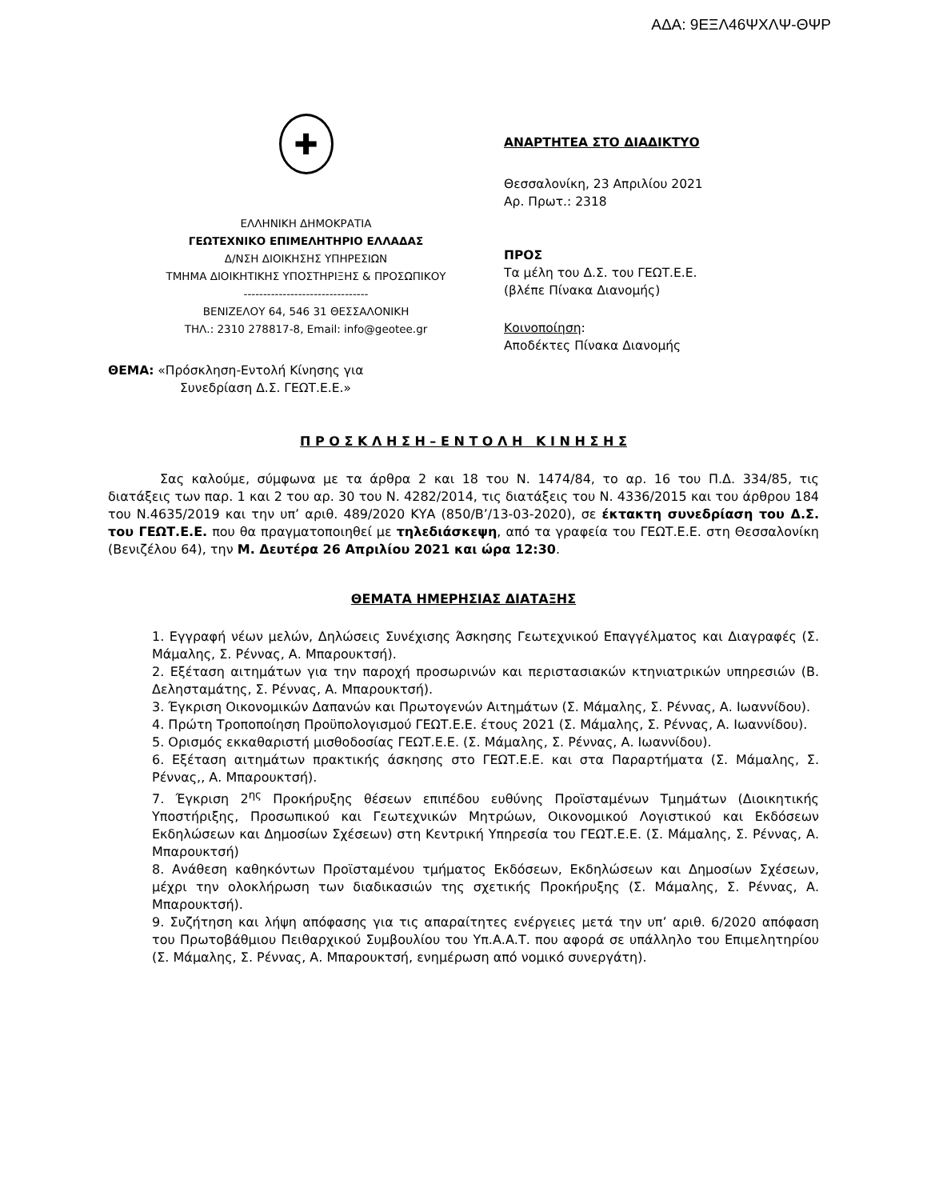ΑΔΑ: 9ΕΞΛ46ΨΧΛΨ-ΘΨΡ
✚
ΕΛΛΗΝΙΚΗ ΔΗΜΟΚΡΑΤΙΑ
ΓΕΩΤΕΧΝΙΚΟ ΕΠΙΜΕΛΗΤΗΡΙΟ ΕΛΛΑΔΑΣ
Δ/ΝΣΗ ΔΙΟΙΚΗΣΗΣ ΥΠΗΡΕΣΙΩΝ
ΤΜΗΜΑ ΔΙΟΙΚΗΤΙΚΗΣ ΥΠΟΣΤΗΡΙΞΗΣ & ΠΡΟΣΩΠΙΚΟΥ
--------------------------------
ΒΕΝΙΖΕΛΟΥ 64, 546 31 ΘΕΣΣΑΛΟΝΙΚΗ
ΤΗΛ.: 2310 278817-8, Email: info@geotee.gr
ΘΕΜΑ: «Πρόσκληση-Εντολή Κίνησης για
Συνεδρίαση Δ.Σ. ΓΕΩΤ.Ε.Ε.»
ΑΝΑΡΤΗΤΕΑ ΣΤΟ ΔΙΑΔΙΚΤΥΟ
Θεσσαλονίκη, 23 Απριλίου 2021
Αρ. Πρωτ.: 2318
ΠΡΟΣ
Τα μέλη του Δ.Σ. του ΓΕΩΤ.Ε.Ε.
(βλέπε Πίνακα Διανομής)
Κοινοποίηση:
Αποδέκτες Πίνακα Διανομής
Π Ρ Ο Σ Κ Λ Η Σ Η – Ε Ν Τ Ο Λ Η Κ Ι Ν Η Σ Η Σ
Σας καλούμε, σύμφωνα με τα άρθρα 2 και 18 του Ν. 1474/84, το αρ. 16 του Π.Δ. 334/85, τις διατάξεις των παρ. 1 και 2 του αρ. 30 του Ν. 4282/2014, τις διατάξεις του Ν. 4336/2015 και του άρθρου 184 του Ν.4635/2019 και την υπ’ αριθ. 489/2020 ΚΥΑ (850/Β’/13-03-2020), σε έκτακτη συνεδρίαση του Δ.Σ. του ΓΕΩΤ.Ε.Ε. που θα πραγματοποιηθεί με τηλεδιάσκεψη, από τα γραφεία του ΓΕΩΤ.Ε.Ε. στη Θεσσαλονίκη (Βενιζέλου 64), την Μ. Δευτέρα 26 Απριλίου 2021 και ώρα 12:30.
ΘΕΜΑΤΑ ΗΜΕΡΗΣΙΑΣ ΔΙΑΤΑΞΗΣ
1. Εγγραφή νέων μελών, Δηλώσεις Συνέχισης Άσκησης Γεωτεχνικού Επαγγέλματος και Διαγραφές (Σ. Μάμαλης, Σ. Ρέννας, Α. Μπαρουκτσή).
2. Εξέταση αιτημάτων για την παροχή προσωρινών και περιστασιακών κτηνιατρικών υπηρεσιών (Β. Δελησταμάτης, Σ. Ρέννας, Α. Μπαρουκτσή).
3. Έγκριση Οικονομικών Δαπανών και Πρωτογενών Αιτημάτων (Σ. Μάμαλης, Σ. Ρέννας, Α. Ιωαννίδου).
4. Πρώτη Τροποποίηση Προϋπολογισμού ΓΕΩΤ.Ε.Ε. έτους 2021 (Σ. Μάμαλης, Σ. Ρέννας, Α. Ιωαννίδου).
5. Ορισμός εκκαθαριστή μισθοδοσίας ΓΕΩΤ.Ε.Ε. (Σ. Μάμαλης, Σ. Ρέννας, Α. Ιωαννίδου).
6. Εξέταση αιτημάτων πρακτικής άσκησης στο ΓΕΩΤ.Ε.Ε. και στα Παραρτήματα (Σ. Μάμαλης, Σ. Ρέννας,, Α. Μπαρουκτσή).
7. Έγκριση 2<sup>ης</sup> Προκήρυξης θέσεων επιπέδου ευθύνης Προϊσταμένων Τμημάτων (Διοικητικής Υποστήριξης, Προσωπικού και Γεωτεχνικών Μητρώων, Οικονομικού Λογιστικού και Εκδόσεων Εκδηλώσεων και Δημοσίων Σχέσεων) στη Κεντρική Υπηρεσία του ΓΕΩΤ.Ε.Ε. (Σ. Μάμαλης, Σ. Ρέννας, Α. Μπαρουκτσή)
8. Ανάθεση καθηκόντων Προϊσταμένου τμήματος Εκδόσεων, Εκδηλώσεων και Δημοσίων Σχέσεων, μέχρι την ολοκλήρωση των διαδικασιών της σχετικής Προκήρυξης (Σ. Μάμαλης, Σ. Ρέννας, Α. Μπαρουκτσή).
9. Συζήτηση και λήψη απόφασης για τις απαραίτητες ενέργειες μετά την υπ’ αριθ. 6/2020 απόφαση του Πρωτοβάθμιου Πειθαρχικού Συμβουλίου του Υπ.Α.Α.Τ. που αφορά σε υπάλληλο του Επιμελητηρίου (Σ. Μάμαλης, Σ. Ρέννας, Α. Μπαρουκτσή, ενημέρωση από νομικό συνεργάτη).